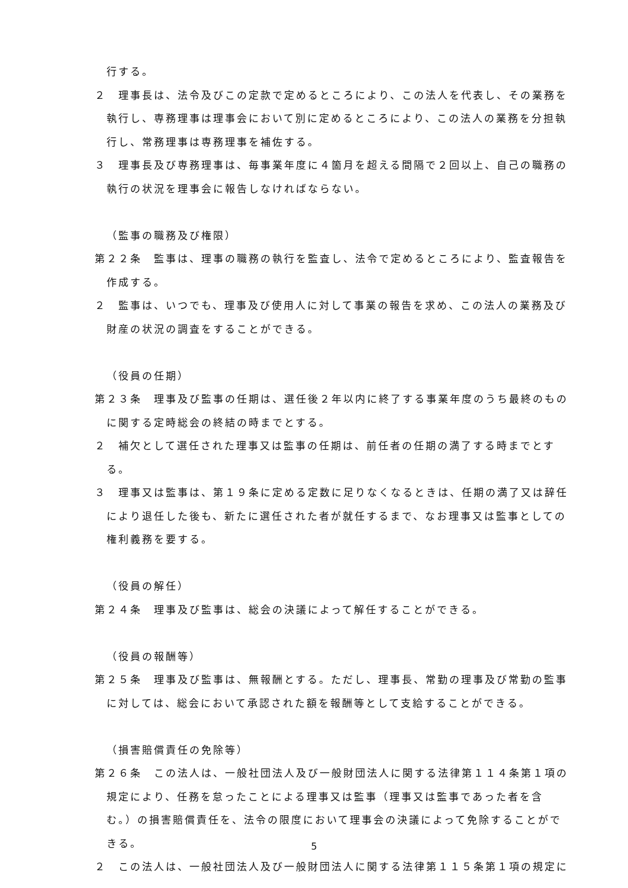行する。
２　理事長は、法令及びこの定款で定めるところにより、この法人を代表し、その業務を執行し、専務理事は理事会において別に定めるところにより、この法人の業務を分担執行し、常務理事は専務理事を補佐する。
３　理事長及び専務理事は、毎事業年度に４箇月を超える間隔で２回以上、自己の職務の執行の状況を理事会に報告しなければならない。
（監事の職務及び権限）
第２２条　監事は、理事の職務の執行を監査し、法令で定めるところにより、監査報告を作成する。
２　監事は、いつでも、理事及び使用人に対して事業の報告を求め、この法人の業務及び財産の状況の調査をすることができる。
（役員の任期）
第２３条　理事及び監事の任期は、選任後２年以内に終了する事業年度のうち最終のものに関する定時総会の終結の時までとする。
２　補欠として選任された理事又は監事の任期は、前任者の任期の満了する時までとする。
３　理事又は監事は、第１９条に定める定数に足りなくなるときは、任期の満了又は辞任により退任した後も、新たに選任された者が就任するまで、なお理事又は監事としての権利義務を要する。
（役員の解任）
第２４条　理事及び監事は、総会の決議によって解任することができる。
（役員の報酬等）
第２５条　理事及び監事は、無報酬とする。ただし、理事長、常勤の理事及び常勤の監事に対しては、総会において承認された額を報酬等として支給することができる。
（損害賠償責任の免除等）
第２６条　この法人は、一般社団法人及び一般財団法人に関する法律第１１４条第１項の規定により、任務を怠ったことによる理事又は監事（理事又は監事であった者を含む。）の損害賠償責任を、法令の限度において理事会の決議によって免除することができる。
２　この法人は、一般社団法人及び一般財団法人に関する法律第１１５条第１項の規定に
5